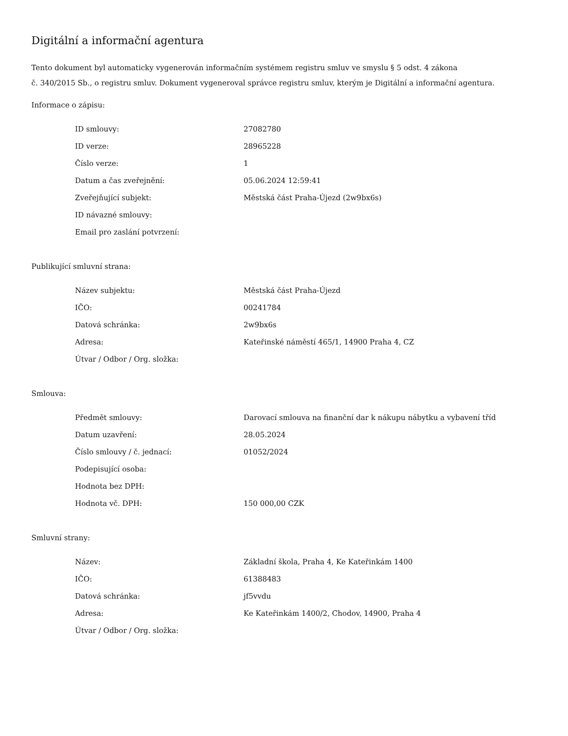Digitální a informační agentura
Tento dokument byl automaticky vygenerován informačním systémem registru smluv ve smyslu § 5 odst. 4 zákona
č. 340/2015 Sb., o registru smluv. Dokument vygeneroval správce registru smluv, kterým je Digitální a informační agentura.
Informace o zápisu:
| ID smlouvy: | 27082780 |
| ID verze: | 28965228 |
| Číslo verze: | 1 |
| Datum a čas zveřejnění: | 05.06.2024 12:59:41 |
| Zveřejňující subjekt: | Městská část Praha-Újezd (2w9bx6s) |
| ID návazné smlouvy: | |
| Email pro zaslání potvrzení: | |
Publikující smluvní strana:
| Název subjektu: | Městská část Praha-Újezd |
| IČO: | 00241784 |
| Datová schránka: | 2w9bx6s |
| Adresa: | Kateřinské náměstí 465/1, 14900 Praha 4, CZ |
| Útvar / Odbor / Org. složka: | |
Smlouva:
| Předmět smlouvy: | Darovací smlouva na finanční dar k nákupu nábytku a vybavení tříd |
| Datum uzavření: | 28.05.2024 |
| Číslo smlouvy / č. jednací: | 01052/2024 |
| Podepisující osoba: | |
| Hodnota bez DPH: | |
| Hodnota vč. DPH: | 150 000,00 CZK |
Smluvní strany:
| Název: | Základní škola, Praha 4, Ke Kateřinkám 1400 |
| IČO: | 61388483 |
| Datová schránka: | jf5vvdu |
| Adresa: | Ke Kateřinkám 1400/2, Chodov, 14900, Praha 4 |
| Útvar / Odbor / Org. složka: | |